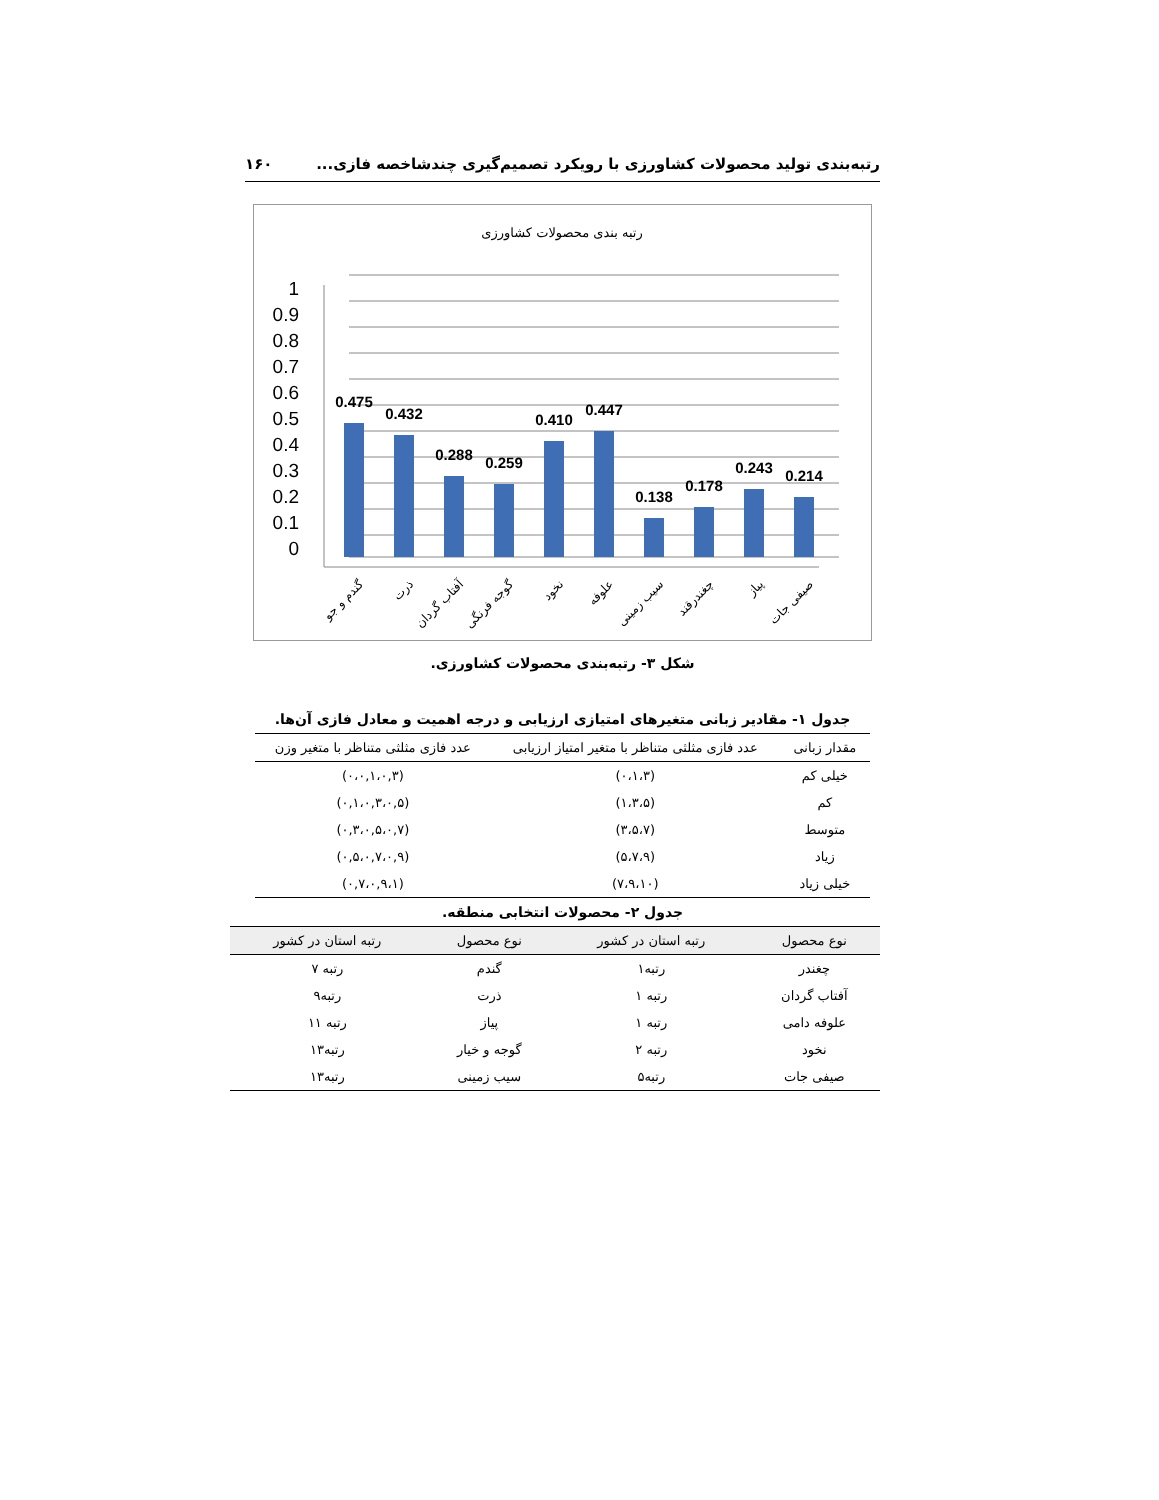رتبه‌بندی تولید محصولات کشاورزی با رویکرد تصمیم‌گیری چندشاخصه فازی... ۱۶۰
رتبه بندی محصولات کشاورزی
1
0.9
0.8
0.7
0.6
0.5
0.4
0.3
0.2
0.1
0
0.475
0.432
0.288
0.259
0.410
0.447
0.138
0.178
0.243
0.214
گندم و جو
ذرت
آفتاب گردان
گوجه فرنگی
نخود
علوفه
سیب زمینی
چغندرقند
پیاز
صیفی جات
شکل ۳- رتبه‌بندی محصولات کشاورزی.
جدول ۱- مقادیر زبانی متغیرهای امتیازی ارزیابی و درجه اهمیت و معادل فازی آن‌ها.
| مقدار زبانی | عدد فازی مثلثی متناظر با متغیر امتیاز ارزیابی | عدد فازی مثلثی متناظر با متغیر وزن |
| --- | --- | --- |
| خیلی کم | (۰،۱،۳) | (۰،۰,۱،۰,۳) |
| کم | (۱،۳،۵) | (۰,۱،۰,۳،۰,۵) |
| متوسط | (۳،۵،۷) | (۰,۳،۰,۵،۰,۷) |
| زیاد | (۵،۷،۹) | (۰,۵،۰,۷،۰,۹) |
| خیلی زیاد | (۷،۹،۱۰) | (۰,۷،۰,۹،۱) |
جدول ۲- محصولات انتخابی منطقه.
| نوع محصول | رتبه استان در کشور | نوع محصول | رتبه استان در کشور |
| --- | --- | --- | --- |
| چغندر | رتبه۱ | گندم | رتبه ۷ |
| آفتاب گردان | رتبه ۱ | ذرت | رتبه۹ |
| علوفه دامی | رتبه ۱ | پیاز | رتبه ۱۱ |
| نخود | رتبه ۲ | گوجه و خیار | رتبه۱۳ |
| صیفی جات | رتبه۵ | سیب زمینی | رتبه۱۳ |